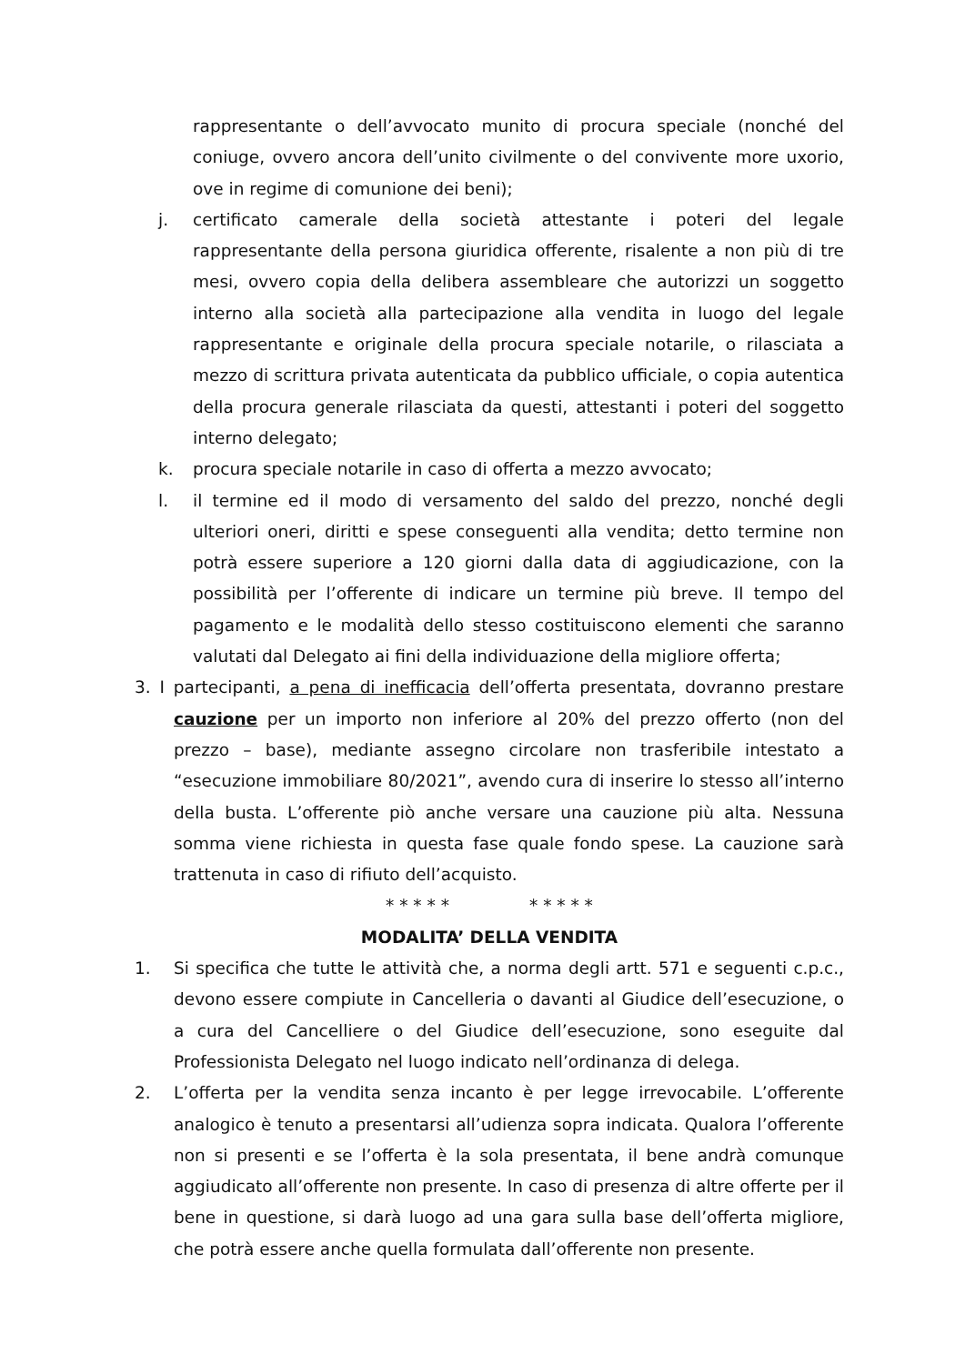rappresentante o dell’avvocato munito di procura speciale (nonché del coniuge, ovvero ancora dell’unito civilmente o del convivente more uxorio, ove in regime di comunione dei beni);
j. certificato camerale della società attestante i poteri del legale rappresentante della persona giuridica offerente, risalente a non più di tre mesi, ovvero copia della delibera assembleare che autorizzi un soggetto interno alla società alla partecipazione alla vendita in luogo del legale rappresentante e originale della procura speciale notarile, o rilasciata a mezzo di scrittura privata autenticata da pubblico ufficiale, o copia autentica della procura generale rilasciata da questi, attestanti i poteri del soggetto interno delegato;
k. procura speciale notarile in caso di offerta a mezzo avvocato;
l. il termine ed il modo di versamento del saldo del prezzo, nonché degli ulteriori oneri, diritti e spese conseguenti alla vendita; detto termine non potrà essere superiore a 120 giorni dalla data di aggiudicazione, con la possibilità per l’offerente di indicare un termine più breve. Il tempo del pagamento e le modalità dello stesso costituiscono elementi che saranno valutati dal Delegato ai fini della individuazione della migliore offerta;
3. I partecipanti, a pena di inefficacia dell’offerta presentata, dovranno prestare cauzione per un importo non inferiore al 20% del prezzo offerto (non del prezzo – base), mediante assegno circolare non trasferibile intestato a “esecuzione immobiliare 80/2021”, avendo cura di inserire lo stesso all’interno della busta. L’offerente piò anche versare una cauzione più alta. Nessuna somma viene richiesta in questa fase quale fondo spese. La cauzione sarà trattenuta in caso di rifiuto dell’acquisto.
* * * * * * * * * *
MODALITA’ DELLA VENDITA
1. Si specifica che tutte le attività che, a norma degli artt. 571 e seguenti c.p.c., devono essere compiute in Cancelleria o davanti al Giudice dell’esecuzione, o a cura del Cancelliere o del Giudice dell’esecuzione, sono eseguite dal Professionista Delegato nel luogo indicato nell’ordinanza di delega.
2. L’offerta per la vendita senza incanto è per legge irrevocabile. L’offerente analogico è tenuto a presentarsi all’udienza sopra indicata. Qualora l’offerente non si presenti e se l’offerta è la sola presentata, il bene andrà comunque aggiudicato all’offerente non presente. In caso di presenza di altre offerte per il bene in questione, si darà luogo ad una gara sulla base dell’offerta migliore, che potrà essere anche quella formulata dall’offerente non presente.